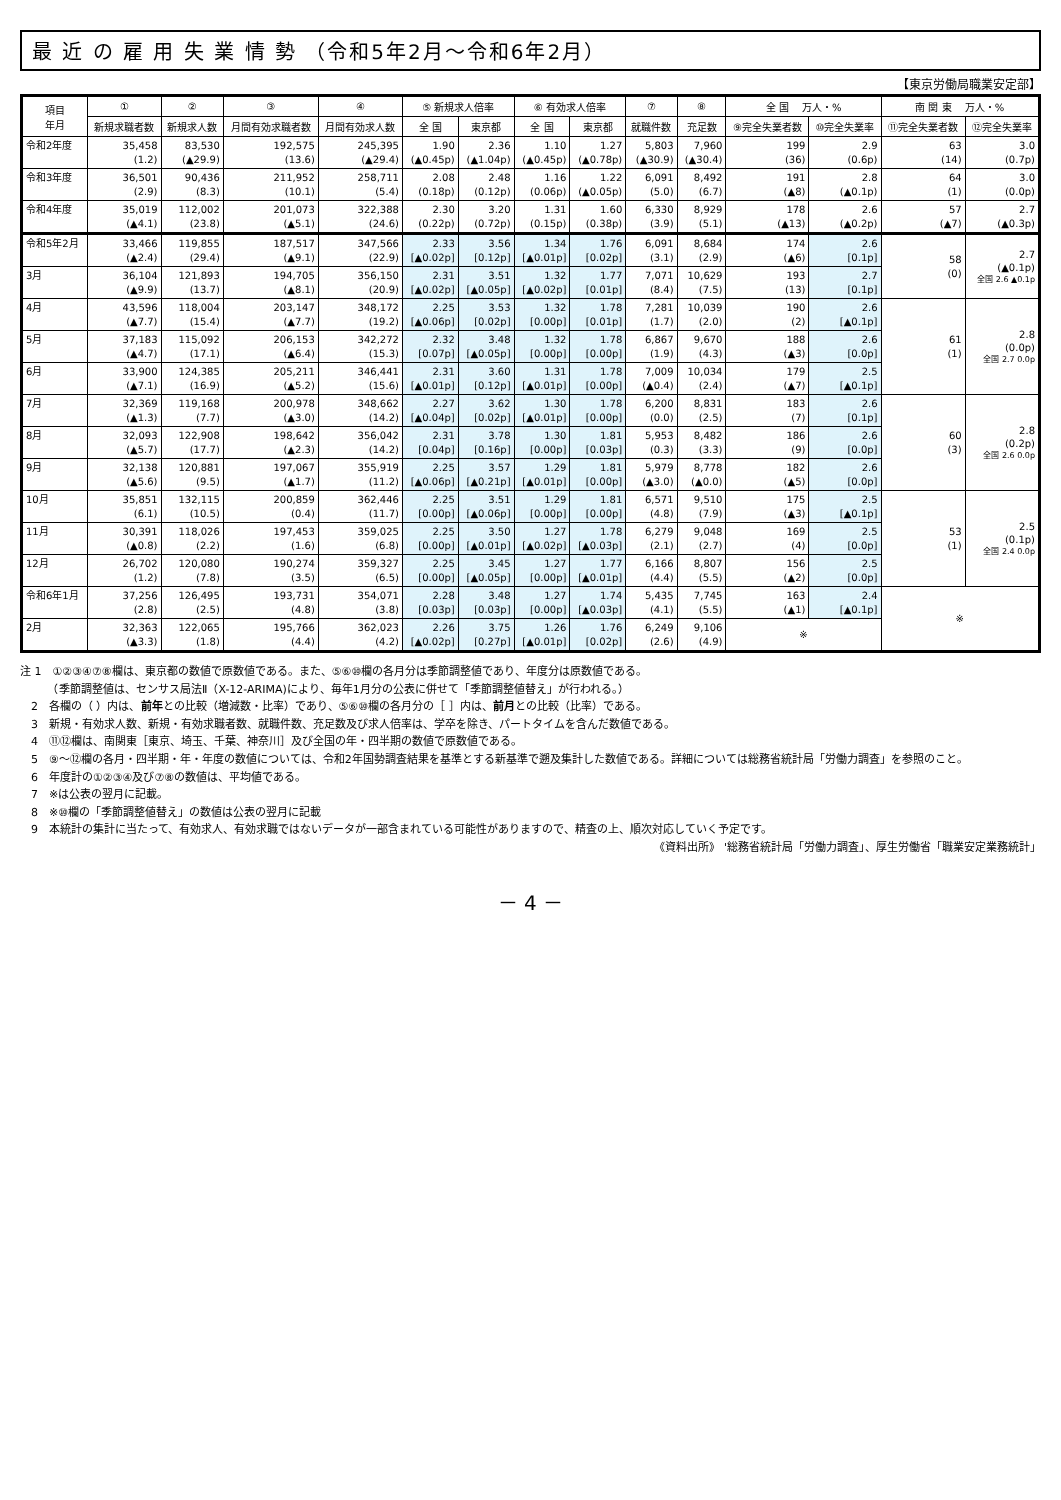最 近 の 雇 用 失 業 情 勢 （令和5年2月～令和6年2月）
【東京労働局職業安定部】
| 項目 年月 | ① | ② | ③ | ④ | ⑤ 新規求人倍率 | | ⑥ 有効求人倍率 | | ⑦ | ⑧ | 全 国 万人・% | | 南 関 東 万人・% | |
| --- | --- | --- | --- | --- | --- | --- | --- | --- | --- | --- | --- | --- | --- | --- |
| | | | | | 全 国 | 東京都 | 全 国 | 東京都 | | | ⑨完全失業者数 | ⑩完全失業率 | ⑪完全失業者数 | ⑫完全失業率 |
| | 新規求職者数 | 新規求人数 | 月間有効求職者数 | 月間有効求人数 | | | | | 就職件数 | 充足数 | | | | |
| 令和2年度 | 35,458 (1.2) | 83,530 (▲29.9) | 192,575 (13.6) | 245,395 (▲29.4) | 1.90 (▲0.45p) | 2.36 (▲1.04p) | 1.10 (▲0.45p) | 1.27 (▲0.78p) | 5,803 (▲30.9) | 7,960 (▲30.4) | 199 (36) | 2.9 (0.6p) | 63 (14) | 3.0 (0.7p) |
| 令和3年度 | 36,501 (2.9) | 90,436 (8.3) | 211,952 (10.1) | 258,711 (5.4) | 2.08 (0.18p) | 2.48 (0.12p) | 1.16 (0.06p) | 1.22 (▲0.05p) | 6,091 (5.0) | 8,492 (6.7) | 191 (▲8) | 2.8 (▲0.1p) | 64 (1) | 3.0 (0.0p) |
| 令和4年度 | 35,019 (▲4.1) | 112,002 (23.8) | 201,073 (▲5.1) | 322,388 (24.6) | 2.30 (0.22p) | 3.20 (0.72p) | 1.31 (0.15p) | 1.60 (0.38p) | 6,330 (3.9) | 8,929 (5.1) | 178 (▲13) | 2.6 (▲0.2p) | 57 (▲7) | 2.7 (▲0.3p) |
| 令和5年2月 | 33,466 (▲2.4) | 119,855 (29.4) | 187,517 (▲9.1) | 347,566 (22.9) | 2.33 [▲0.02p] | 3.56 [0.12p] | 1.34 [▲0.01p] | 1.76 [0.02p] | 6,091 (3.1) | 8,684 (2.9) | 174 (▲6) | 2.6 [0.1p] | 58 (0) | 2.7 (▲0.1p) 全国 2.6 ▲0.1p |
| 3月 | 36,104 (▲9.9) | 121,893 (13.7) | 194,705 (▲8.1) | 356,150 (20.9) | 2.31 [▲0.02p] | 3.51 [▲0.05p] | 1.32 [▲0.02p] | 1.77 [0.01p] | 7,071 (8.4) | 10,629 (7.5) | 193 (13) | 2.7 [0.1p] | | |
| 4月 | 43,596 (▲7.7) | 118,004 (15.4) | 203,147 (▲7.7) | 348,172 (19.2) | 2.25 [▲0.06p] | 3.53 [0.02p] | 1.32 [0.00p] | 1.78 [0.01p] | 7,281 (1.7) | 10,039 (2.0) | 190 (2) | 2.6 [▲0.1p] | 61 (1) | 2.8 (0.0p) 全国 2.7 0.0p |
| 5月 | 37,183 (▲4.7) | 115,092 (17.1) | 206,153 (▲6.4) | 342,272 (15.3) | 2.32 [0.07p] | 3.48 [▲0.05p] | 1.32 [0.00p] | 1.78 [0.00p] | 6,867 (1.9) | 9,670 (4.3) | 188 (▲3) | 2.6 [0.0p] | | |
| 6月 | 33,900 (▲7.1) | 124,385 (16.9) | 205,211 (▲5.2) | 346,441 (15.6) | 2.31 [▲0.01p] | 3.60 [0.12p] | 1.31 [▲0.01p] | 1.78 [0.00p] | 7,009 (▲0.4) | 10,034 (2.4) | 179 (▲7) | 2.5 [▲0.1p] | | |
| 7月 | 32,369 (▲1.3) | 119,168 (7.7) | 200,978 (▲3.0) | 348,662 (14.2) | 2.27 [▲0.04p] | 3.62 [0.02p] | 1.30 [▲0.01p] | 1.78 [0.00p] | 6,200 (0.0) | 8,831 (2.5) | 183 (7) | 2.6 [0.1p] | 60 (3) | 2.8 (0.2p) 全国 2.6 0.0p |
| 8月 | 32,093 (▲5.7) | 122,908 (17.7) | 198,642 (▲2.3) | 356,042 (14.2) | 2.31 [0.04p] | 3.78 [0.16p] | 1.30 [0.00p] | 1.81 [0.03p] | 5,953 (0.3) | 8,482 (3.3) | 186 (9) | 2.6 [0.0p] | | |
| 9月 | 32,138 (▲5.6) | 120,881 (9.5) | 197,067 (▲1.7) | 355,919 (11.2) | 2.25 [▲0.06p] | 3.57 [▲0.21p] | 1.29 [▲0.01p] | 1.81 [0.00p] | 5,979 (▲3.0) | 8,778 (▲0.0) | 182 (▲5) | 2.6 [0.0p] | | |
| 10月 | 35,851 (6.1) | 132,115 (10.5) | 200,859 (0.4) | 362,446 (11.7) | 2.25 [0.00p] | 3.51 [▲0.06p] | 1.29 [0.00p] | 1.81 [0.00p] | 6,571 (4.8) | 9,510 (7.9) | 175 (▲3) | 2.5 [▲0.1p] | 53 (1) | 2.5 (0.1p) 全国 2.4 0.0p |
| 11月 | 30,391 (▲0.8) | 118,026 (2.2) | 197,453 (1.6) | 359,025 (6.8) | 2.25 [0.00p] | 3.50 [▲0.01p] | 1.27 [▲0.02p] | 1.78 [▲0.03p] | 6,279 (2.1) | 9,048 (2.7) | 169 (4) | 2.5 [0.0p] | | |
| 12月 | 26,702 (1.2) | 120,080 (7.8) | 190,274 (3.5) | 359,327 (6.5) | 2.25 [0.00p] | 3.45 [▲0.05p] | 1.27 [0.00p] | 1.77 [▲0.01p] | 6,166 (4.4) | 8,807 (5.5) | 156 (▲2) | 2.5 [0.0p] | | |
| 令和6年1月 | 37,256 (2.8) | 126,495 (2.5) | 193,731 (4.8) | 354,071 (3.8) | 2.28 [0.03p] | 3.48 [0.03p] | 1.27 [0.00p] | 1.74 [▲0.03p] | 5,435 (4.1) | 7,745 (5.5) | 163 (▲1) | 2.4 [▲0.1p] | ※ | |
| 2月 | 32,363 (▲3.3) | 122,065 (1.8) | 195,766 (4.4) | 362,023 (4.2) | 2.26 [▲0.02p] | 3.75 [0.27p] | 1.26 [▲0.01p] | 1.76 [0.02p] | 6,249 (2.6) | 9,106 (4.9) | ※ | | | |
注 1　①②③④⑦⑧欄は、東京都の数値で原数値である。また、⑤⑥⑩欄の各月分は季節調整値であり、年度分は原数値である。
　　　（季節調整値は、センサス局法Ⅱ（X-12-ARIMA)により、毎年1月分の公表に併せて「季節調整値替え」が行われる。）
　2　各欄の（ ）内は、前年との比較（増減数・比率）であり、⑤⑥⑩欄の各月分の［ ］内は、前月との比較（比率）である。
　3　新規・有効求人数、新規・有効求職者数、就職件数、充足数及び求人倍率は、学卒を除き、パートタイムを含んだ数値である。
　4　⑪⑫欄は、南関東［東京、埼玉、千葉、神奈川］及び全国の年・四半期の数値で原数値である。
　5　⑨～⑫欄の各月・四半期・年・年度の数値については、令和2年国勢調査結果を基準とする新基準で遡及集計した数値である。詳細については総務省統計局「労働力調査」を参照のこと。
　6　年度計の①②③④及び⑦⑧の数値は、平均値である。
　7　※は公表の翌月に記載。
　8　※⑩欄の「季節調整値替え」の数値は公表の翌月に記載
　9　本統計の集計に当たって、有効求人、有効求職ではないデータが一部含まれている可能性がありますので、精査の上、順次対応していく予定です。
《資料出所》 '総務省統計局「労働力調査」、厚生労働省「職業安定業務統計」
－ 4 －